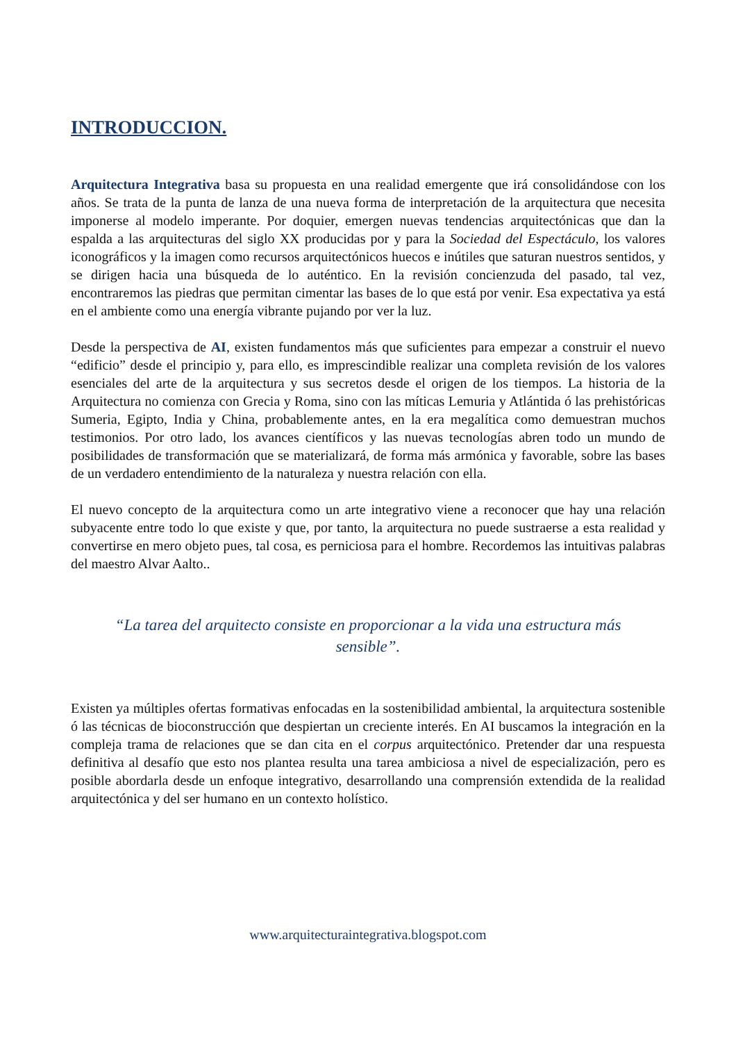INTRODUCCION.
Arquitectura Integrativa basa su propuesta en una realidad emergente que irá consolidándose con los años. Se trata de la punta de lanza de una nueva forma de interpretación de la arquitectura que necesita imponerse al modelo imperante. Por doquier, emergen nuevas tendencias arquitectónicas que dan la espalda a las arquitecturas del siglo XX producidas por y para la Sociedad del Espectáculo, los valores iconográficos y la imagen como recursos arquitectónicos huecos e inútiles que saturan nuestros sentidos, y se dirigen hacia una búsqueda de lo auténtico. En la revisión concienzuda del pasado, tal vez, encontraremos las piedras que permitan cimentar las bases de lo que está por venir. Esa expectativa ya está en el ambiente como una energía vibrante pujando por ver la luz.
Desde la perspectiva de AI, existen fundamentos más que suficientes para empezar a construir el nuevo “edificio” desde el principio y, para ello, es imprescindible realizar una completa revisión de los valores esenciales del arte de la arquitectura y sus secretos desde el origen de los tiempos. La historia de la Arquitectura no comienza con Grecia y Roma, sino con las míticas Lemuria y Atlántida ó las prehistóricas Sumeria, Egipto, India y China, probablemente antes, en la era megalítica como demuestran muchos testimonios. Por otro lado, los avances científicos y las nuevas tecnologías abren todo un mundo de posibilidades de transformación que se materializará, de forma más armónica y favorable, sobre las bases de un verdadero entendimiento de la naturaleza y nuestra relación con ella.
El nuevo concepto de la arquitectura como un arte integrativo viene a reconocer que hay una relación subyacente entre todo lo que existe y que, por tanto, la arquitectura no puede sustraerse a esta realidad y convertirse en mero objeto pues, tal cosa, es perniciosa para el hombre. Recordemos las intuitivas palabras del maestro Alvar Aalto..
“La tarea del arquitecto consiste en proporcionar a la vida una estructura más sensible”.
Existen ya múltiples ofertas formativas enfocadas en la sostenibilidad ambiental, la arquitectura sostenible ó las técnicas de bioconstrucción que despiertan un creciente interés. En AI buscamos la integración en la compleja trama de relaciones que se dan cita en el corpus arquitectónico. Pretender dar una respuesta definitiva al desafío que esto nos plantea resulta una tarea ambiciosa a nivel de especialización, pero es posible abordarla desde un enfoque integrativo, desarrollando una comprensión extendida de la realidad arquitectónica y del ser humano en un contexto holístico.
www.arquitecturaintegrativa.blogspot.com